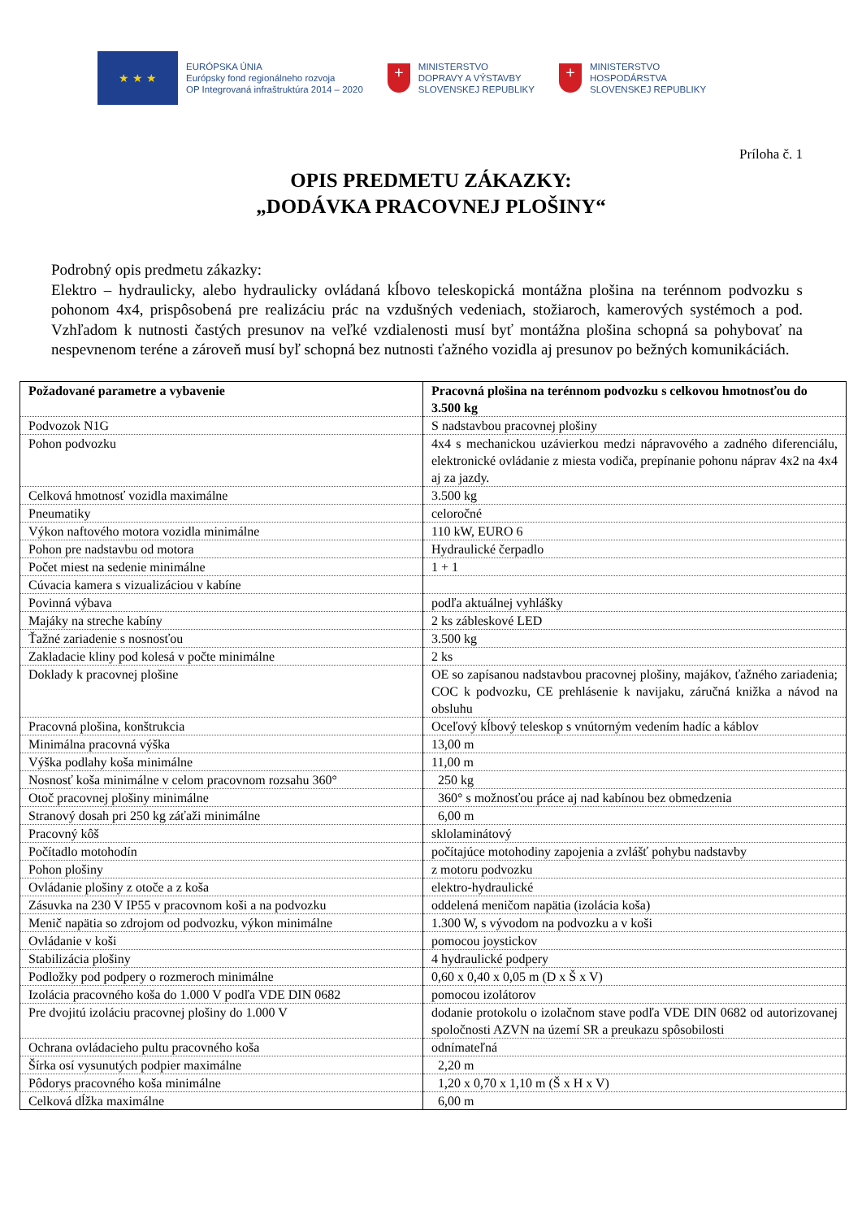★ ★ ★
EURÓPSKA ÚNIA
Európsky fond regionálneho rozvoja
OP Integrovaná infraštruktúra 2014 – 2020
+
MINISTERSTVO
DOPRAVY A VÝSTAVBY
SLOVENSKEJ REPUBLIKY
+
MINISTERSTVO
HOSPODÁRSTVA
SLOVENSKEJ REPUBLIKY
Príloha č. 1
OPIS PREDMETU ZÁKAZKY:
„DODÁVKA PRACOVNEJ PLOŠINY“
Podrobný opis predmetu zákazky:
Elektro – hydraulicky, alebo hydraulicky ovládaná kĺbovo teleskopická montážna plošina na terénnom podvozku s pohonom 4x4, prispôsobená pre realizáciu prác na vzdušných vedeniach, stožiaroch, kamerových systémoch a pod. Vzhľadom k nutnosti častých presunov na veľké vzdialenosti musí byť montážna plošina schopná sa pohybovať na nespevnenom teréne a zároveň musí byľ schopná bez nutnosti ťažného vozidla aj presunov po bežných komunikáciách.
| Požadované parametre a vybavenie | Pracovná plošina na terénnom podvozku s celkovou hmotnosťou do 3.500 kg |
| --- | --- |
| Podvozok N1G | S nadstavbou pracovnej plošiny |
| Pohon podvozku | 4x4 s mechanickou uzávierkou medzi nápravového a zadného diferenciálu, elektronické ovládanie z miesta vodiča, prepínanie pohonu náprav 4x2 na 4x4 aj za jazdy. |
| Celková hmotnosť vozidla maximálne | 3.500 kg |
| Pneumatiky | celoročné |
| Výkon naftového motora vozidla minimálne | 110 kW, EURO 6 |
| Pohon pre nadstavbu od motora | Hydraulické čerpadlo |
| Počet miest na sedenie minimálne | 1 + 1 |
| Cúvacia kamera s vizualizáciou v kabíne | |
| Povinná výbava | podľa aktuálnej vyhlášky |
| Majáky na streche kabíny | 2 ks zábleskové LED |
| Ťažné zariadenie s nosnosťou | 3.500 kg |
| Zakladacie kliny pod kolesá v počte minimálne | 2 ks |
| Doklady k pracovnej plošine | OE so zapísanou nadstavbou pracovnej plošiny, majákov, ťažného zariadenia; COC k podvozku, CE prehlásenie k navijaku, záručná knižka a návod na obsluhu |
| Pracovná plošina, konštrukcia | Oceľový kĺbový teleskop s vnútorným vedením hadíc a káblov |
| Minimálna pracovná výška | 13,00 m |
| Výška podlahy koša minimálne | 11,00 m |
| Nosnosť koša minimálne v celom pracovnom rozsahu 360° | 250 kg |
| Otoč pracovnej plošiny minimálne | 360° s možnosťou práce aj nad kabínou bez obmedzenia |
| Stranový dosah pri 250 kg záťaži minimálne | 6,00 m |
| Pracovný kôš | sklolaminátový |
| Počítadlo motohodín | počítajúce motohodiny zapojenia a zvlášť pohybu nadstavby |
| Pohon plošiny | z motoru podvozku |
| Ovládanie plošiny z otoče a z koša | elektro-hydraulické |
| Zásuvka na 230 V IP55 v pracovnom koši a na podvozku | oddelená meničom napätia (izolácia koša) |
| Menič napätia so zdrojom od podvozku, výkon minimálne | 1.300 W, s vývodom na podvozku a v koši |
| Ovládanie v koši | pomocou joystickov |
| Stabilizácia plošiny | 4 hydraulické podpery |
| Podložky pod podpery o rozmeroch minimálne | 0,60 x 0,40 x 0,05 m (D x Š x V) |
| Izolácia pracovného koša do 1.000 V podľa VDE DIN 0682 | pomocou izolátorov |
| Pre dvojitú izoláciu pracovnej plošiny do 1.000 V | dodanie protokolu o izolačnom stave podľa VDE DIN 0682 od autorizovanej spoločnosti AZVN na území SR a preukazu spôsobilosti |
| Ochrana ovládacieho pultu pracovného koša | odnímateľná |
| Šírka osí vysunutých podpier maximálne | 2,20 m |
| Pôdorys pracovného koša minimálne | 1,20 x 0,70 x 1,10 m (Š x H x V) |
| Celková dĺžka maximálne | 6,00 m |